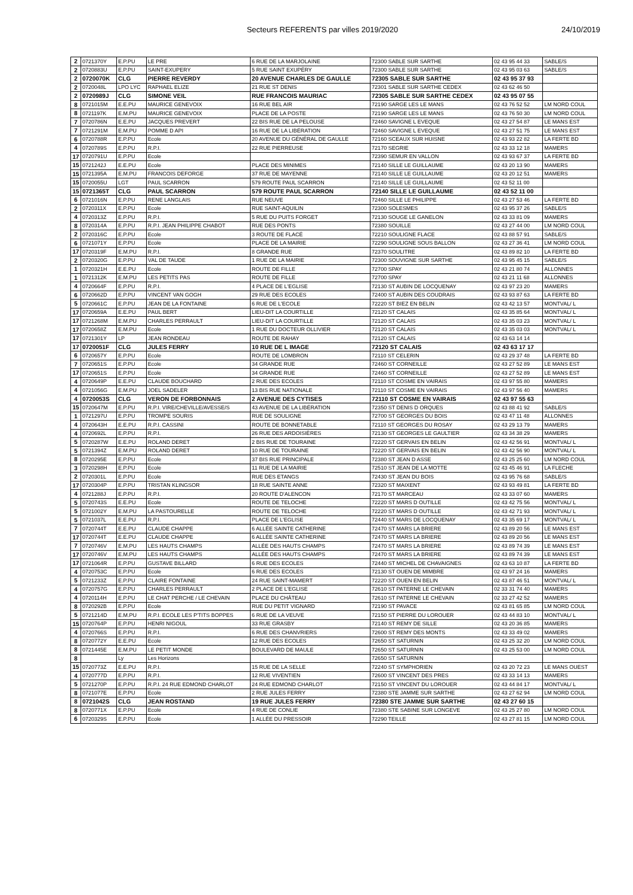Secteurs REFERENTS par villes 2019/2020
24/10/2019
| 2 | 0721370Y | E.P.PU | LE PRE | 6 RUE DE LA MARJOLAINE | 72300 SABLE SUR SARTHE | 02 43 95 44 33 | SABLE/S |
| 2 | 0720883U | E.P.PU | SAINT-EXUPERY | 5 RUE SAINT EXUPÉRY | 72300 SABLE SUR SARTHE | 02 43 95 03 63 | SABLE/S |
| 2 | 0720070K | CLG | PIERRE REVERDY | 20 AVENUE CHARLES DE GAULLE | 72305 SABLE SUR SARTHE | 02 43 95 37 93 | |
| 2 | 0720048L | LPO LYC | RAPHAEL ELIZE | 21 RUE ST DENIS | 72301 SABLE SUR SARTHE CEDEX | 02 43 62 46 50 | |
| 2 | 0720989J | CLG | SIMONE VEIL | RUE FRANCOIS MAURIAC | 72305 SABLE SUR SARTHE CEDEX | 02 43 95 07 55 | |
| 8 | 0721015M | E.E.PU | MAURICE GENEVOIX | 16 RUE BEL AIR | 72190 SARGE LES LE MANS | 02 43 76 52 52 | LM NORD COUL |
| 8 | 0721197K | E.M.PU | MAURICE GENEVOIX | PLACE DE LA POSTE | 72190 SARGE LES LE MANS | 02 43 76 50 30 | LM NORD COUL |
| 7 | 0720786N | E.E.PU | JACQUES PREVERT | 22 BIS RUE DE LA PELOUSE | 72460 SAVIGNE L EVEQUE | 02 43 27 54 87 | LE MANS EST |
| 7 | 0721291M | E.M.PU | POMME D API | 16 RUE DE LA LIBÉRATION | 72460 SAVIGNE L EVEQUE | 02 43 27 51 75 | LE MANS EST |
| 6 | 0720788R | E.P.PU | Ecole | 20 AVENUE DU GÉNÉRAL DE GAULLE | 72160 SCEAUX SUR HUISNE | 02 43 93 22 82 | LA FERTE BD |
| 4 | 0720789S | E.P.PU | R.P.I. | 22 RUE PIERREUSE | 72170 SEGRIE | 02 43 33 12 18 | MAMERS |
| 17 | 0720791U | E.P.PU | Ecole | | 72390 SEMUR EN VALLON | 02 43 93 67 37 | LA FERTE BD |
| 15 | 0721242J | E.E.PU | Ecole | PLACE DES MINIMES | 72140 SILLE LE GUILLAUME | 02 43 20 13 90 | MAMERS |
| 15 | 0721395A | E.M.PU | FRANCOIS DEFORGE | 37 RUE DE MAYENNE | 72140 SILLE LE GUILLAUME | 02 43 20 12 51 | MAMERS |
| 15 | 0720055U | LGT | PAUL SCARRON | 579 ROUTE PAUL SCARRON | 72140 SILLE LE GUILLAUME | 02 43 52 11 00 | |
| 15 | 0721365T | CLG | PAUL SCARRON | 579 ROUTE PAUL SCARRON | 72140 SILLE LE GUILLAUME | 02 43 52 11 00 | |
| 6 | 0721016N | E.P.PU | RENE LANGLAIS | RUE NEUVE | 72460 SILLE LE PHILIPPE | 02 43 27 53 46 | LA FERTE BD |
| 2 | 0720311X | E.P.PU | Ecole | RUE SAINT-AQUILIN | 72300 SOLESMES | 02 43 95 37 26 | SABLE/S |
| 4 | 0720313Z | E.P.PU | R.P.I. | 5 RUE DU PUITS FORGET | 72130 SOUGE LE GANELON | 02 43 33 81 09 | MAMERS |
| 8 | 0720314A | E.P.PU | R.P.I. JEAN PHILIPPE CHABOT | RUE DES PONTS | 72380 SOUILLE | 02 43 27 44 00 | LM NORD COUL |
| 2 | 0720316C | E.P.PU | Ecole | 3 ROUTE DE FLACÉ | 72210 SOULIGNE FLACE | 02 43 88 57 91 | SABLE/S |
| 6 | 0721071Y | E.P.PU | Ecole | PLACE DE LA MAIRIE | 72290 SOULIGNE SOUS BALLON | 02 43 27 36 41 | LM NORD COUL |
| 17 | 0720319F | E.M.PU | R.P.I. | 8 GRANDE RUE | 72370 SOULITRE | 02 43 89 82 10 | LA FERTE BD |
| 2 | 0720320G | E.P.PU | VAL DE TAUDE | 1 RUE DE LA MAIRIE | 72300 SOUVIGNE SUR SARTHE | 02 43 95 45 15 | SABLE/S |
| 1 | 0720321H | E.E.PU | Ecole | ROUTE DE FILLE | 72700 SPAY | 02 43 21 80 74 | ALLONNES |
| 1 | 0721312K | E.M.PU | LES PETITS PAS | ROUTE DE FILLE | 72700 SPAY | 02 43 21 11 68 | ALLONNES |
| 4 | 0720664F | E.P.PU | R.P.I. | 4 PLACE DE L'EGLISE | 72130 ST AUBIN DE LOCQUENAY | 02 43 97 23 20 | MAMERS |
| 6 | 0720662D | E.P.PU | VINCENT VAN GOGH | 29 RUE DES ECOLES | 72400 ST AUBIN DES COUDRAIS | 02 43 93 87 63 | LA FERTE BD |
| 5 | 0720661C | E.P.PU | JEAN DE LA FONTAINE | 6 RUE DE L'ECOLE | 72220 ST BIEZ EN BELIN | 02 43 42 13 57 | MONTVAL/ L |
| 17 | 0720659A | E.E.PU | PAUL BERT | LIEU-DIT LA COURTILLE | 72120 ST CALAIS | 02 43 35 85 64 | MONTVAL/ L |
| 17 | 0721268M | E.M.PU | CHARLES PERRAULT | LIEU-DIT LA COURTILLE | 72120 ST CALAIS | 02 43 35 03 23 | MONTVAL/ L |
| 17 | 0720658Z | E.M.PU | Ecole | 1 RUE DU DOCTEUR OLLIVIER | 72120 ST CALAIS | 02 43 35 03 03 | MONTVAL/ L |
| 17 | 0721301Y | LP | JEAN RONDEAU | ROUTE DE RAHAY | 72120 ST CALAIS | 02 43 63 14 14 | |
| 17 | 0720051F | CLG | JULES FERRY | 10 RUE DE L IMAGE | 72120 ST CALAIS | 02 43 63 17 17 | |
| 6 | 0720657Y | E.P.PU | Ecole | ROUTE DE LOMBRON | 72110 ST CELERIN | 02 43 29 37 48 | LA FERTE BD |
| 7 | 0720651S | E.P.PU | Ecole | 34 GRANDE RUE | 72460 ST CORNEILLE | 02 43 27 52 89 | LE MANS EST |
| 17 | 0720651S | E.P.PU | Ecole | 34 GRANDE RUE | 72460 ST CORNEILLE | 02 43 27 52 89 | LE MANS EST |
| 4 | 0720649P | E.E.PU | CLAUDE BOUCHARD | 2 RUE DES ECOLES | 72110 ST COSME EN VAIRAIS | 02 43 97 55 80 | MAMERS |
| 4 | 0721056G | E.M.PU | JOEL SADELER | 13 BIS RUE NATIONALE | 72110 ST COSME EN VAIRAIS | 02 43 97 56 40 | MAMERS |
| 4 | 0720053S | CLG | VERON DE FORBONNAIS | 2 AVENUE DES CYTISES | 72110 ST COSME EN VAIRAIS | 02 43 97 55 63 | |
| 15 | 0720647M | E.P.PU | R.P.I. VIRE/CHEVILLE/AVESSE/S | 43 AVENUE DE LA LIBÉRATION | 72350 ST DENIS D ORQUES | 02 43 88 41 92 | SABLE/S |
| 1 | 0721297U | E.P.PU | TROMPE SOURIS | RUE DE SOULIGNE | 72700 ST GEORGES DU BOIS | 02 43 47 11 48 | ALLONNES |
| 4 | 0720643H | E.E.PU | R.P.I. CASSINI | ROUTE DE BONNETABLE | 72110 ST GEORGES DU ROSAY | 02 43 29 13 79 | MAMERS |
| 4 | 0720692L | E.P.PU | R.P.I. | 26 RUE DES ARDOISIÈRES | 72130 ST GEORGES LE GAULTIER | 02 43 34 38 29 | MAMERS |
| 5 | 0720287W | E.E.PU | ROLAND DERET | 2 BIS RUE DE TOURAINE | 72220 ST GERVAIS EN BELIN | 02 43 42 56 91 | MONTVAL/ L |
| 5 | 0721394Z | E.M.PU | ROLAND DERET | 10 RUE DE TOURAINE | 72220 ST GERVAIS EN BELIN | 02 43 42 56 90 | MONTVAL/ L |
| 8 | 0720295E | E.P.PU | Ecole | 37 BIS RUE PRINCIPALE | 72380 ST JEAN D ASSE | 02 43 25 25 60 | LM NORD COUL |
| 3 | 0720298H | E.P.PU | Ecole | 11 RUE DE LA MAIRIE | 72510 ST JEAN DE LA MOTTE | 02 43 45 46 91 | LA FLECHE |
| 2 | 0720301L | E.P.PU | Ecole | RUE DES ETANGS | 72430 ST JEAN DU BOIS | 02 43 95 76 68 | SABLE/S |
| 17 | 0720304P | E.P.PU | TRISTAN KLINGSOR | 18 RUE SAINTE ANNE | 72320 ST MAIXENT | 02 43 93 49 81 | LA FERTE BD |
| 4 | 0721288J | E.P.PU | R.P.I. | 20 ROUTE D'ALENCON | 72170 ST MARCEAU | 02 43 33 07 60 | MAMERS |
| 5 | 0720743S | E.E.PU | Ecole | ROUTE DE TELOCHE | 72220 ST MARS D OUTILLE | 02 43 42 75 56 | MONTVAL/ L |
| 5 | 0721002Y | E.M.PU | LA PASTOURELLE | ROUTE DE TELOCHE | 72220 ST MARS D OUTILLE | 02 43 42 71 93 | MONTVAL/ L |
| 5 | 0721037L | E.E.PU | R.P.I. | PLACE DE L'EGLISE | 72440 ST MARS DE LOCQUENAY | 02 43 35 69 17 | MONTVAL/ L |
| 7 | 0720744T | E.E.PU | CLAUDE CHAPPE | 6 ALLÉE SAINTE CATHERINE | 72470 ST MARS LA BRIERE | 02 43 89 20 56 | LE MANS EST |
| 17 | 0720744T | E.E.PU | CLAUDE CHAPPE | 6 ALLÉE SAINTE CATHERINE | 72470 ST MARS LA BRIERE | 02 43 89 20 56 | LE MANS EST |
| 7 | 0720746V | E.M.PU | LES HAUTS CHAMPS | ALLÉE DES HAUTS CHAMPS | 72470 ST MARS LA BRIERE | 02 43 89 74 39 | LE MANS EST |
| 17 | 0720746V | E.M.PU | LES HAUTS CHAMPS | ALLÉE DES HAUTS CHAMPS | 72470 ST MARS LA BRIERE | 02 43 89 74 39 | LE MANS EST |
| 17 | 0721064R | E.P.PU | GUSTAVE BILLARD | 6 RUE DES ECOLES | 72440 ST MICHEL DE CHAVAIGNES | 02 43 63 10 87 | LA FERTE BD |
| 4 | 0720753C | E.P.PU | Ecole | 6 RUE DES ECOLES | 72130 ST OUEN DE MIMBRE | 02 43 97 24 16 | MAMERS |
| 5 | 0721233Z | E.P.PU | CLAIRE FONTAINE | 24 RUE SAINT-MAMERT | 72220 ST OUEN EN BELIN | 02 43 87 46 51 | MONTVAL/ L |
| 4 | 0720757G | E.P.PU | CHARLES PERRAULT | 2 PLACE DE L'EGLISE | 72610 ST PATERNE LE CHEVAIN | 02 33 31 74 40 | MAMERS |
| 4 | 0720114H | E.P.PU | LE CHAT PERCHE / LE CHEVAIN | PLACE DU CHÂTEAU | 72610 ST PATERNE LE CHEVAIN | 02 33 27 42 52 | MAMERS |
| 8 | 0720292B | E.P.PU | Ecole | RUE DU PETIT VIGNARD | 72190 ST PAVACE | 02 43 81 65 85 | LM NORD COUL |
| 5 | 0721214D | E.M.PU | R.P.I. ECOLE LES P'TITS BOPPES | 6 RUE DE LA VEUVE | 72150 ST PIERRE DU LOROUER | 02 43 44 83 10 | MONTVAL/ L |
| 15 | 0720764P | E.P.PU | HENRI NIGOUL | 33 RUE GRASBY | 72140 ST REMY DE SILLE | 02 43 20 36 85 | MAMERS |
| 4 | 0720766S | E.P.PU | R.P.I. | 6 RUE DES CHANVRIERS | 72600 ST REMY DES MONTS | 02 43 33 49 02 | MAMERS |
| 8 | 0720772Y | E.E.PU | Ecole | 12 RUE DES ECOLES | 72650 ST SATURNIN | 02 43 25 32 20 | LM NORD COUL |
| 8 | 0721445E | E.M.PU | LE PETIT MONDE | BOULEVARD DE MAULE | 72650 ST SATURNIN | 02 43 25 53 00 | LM NORD COUL |
| 8 | | Ly | Les Horizons | | 72650 ST SATURNIN | | |
| 15 | 0720773Z | E.E.PU | R.P.I. | 15 RUE DE LA SELLE | 72240 ST SYMPHORIEN | 02 43 20 72 23 | LE MANS OUEST |
| 4 | 0720777D | E.P.PU | R.P.I. | 12 RUE VIVENTIEN | 72600 ST VINCENT DES PRES | 02 43 33 14 13 | MAMERS |
| 5 | 0721270P | E.P.PU | R.P.I. 24 RUE EDMOND CHARLOT | 24 RUE EDMOND CHARLOT | 72150 ST VINCENT DU LOROUER | 02 43 44 84 17 | MONTVAL/ L |
| 8 | 0721077E | E.P.PU | Ecole | 2 RUE JULES FERRY | 72380 STE JAMME SUR SARTHE | 02 43 27 62 94 | LM NORD COUL |
| 8 | 0721042S | CLG | JEAN ROSTAND | 19 RUE JULES FERRY | 72380 STE JAMME SUR SARTHE | 02 43 27 60 15 | |
| 8 | 0720771X | E.P.PU | Ecole | 4 RUE DE CONLIE | 72380 STE SABINE SUR LONGEVE | 02 43 25 27 80 | LM NORD COUL |
| 6 | 0720329S | E.P.PU | Ecole | 1 ALLÉE DU PRESSOIR | 72290 TEILLE | 02 43 27 81 15 | LM NORD COUL |